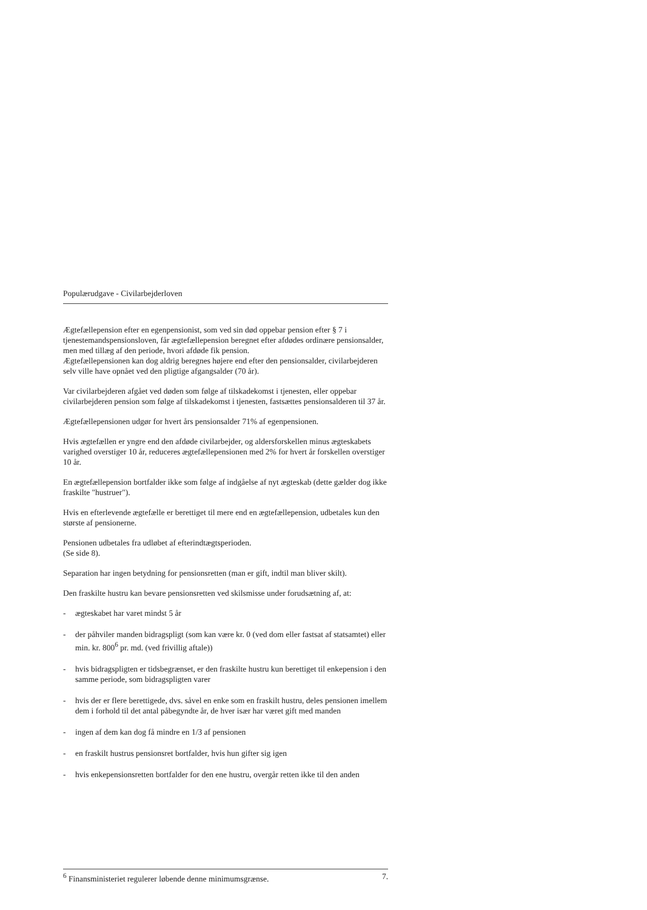Populærudgave - Civilarbejderloven
Ægtefællepension efter en egenpensionist, som ved sin død oppebar pension efter § 7 i tjenestemandspensionsloven, får ægtefællepension beregnet efter afdødes ordinære pensionsalder, men med tillæg af den periode, hvori afdøde fik pension.
Ægtefællepensionen kan dog aldrig beregnes højere end efter den pensionsalder, civilarbejderen selv ville have opnået ved den pligtige afgangsalder (70 år).
Var civilarbejderen afgået ved døden som følge af tilskadekomst i tjenesten, eller oppebar civilarbejderen pension som følge af tilskadekomst i tjenesten, fastsættes pensionsalderen til 37 år.
Ægtefællepensionen udgør for hvert års pensionsalder 71% af egenpensionen.
Hvis ægtefællen er yngre end den afdøde civilarbejder, og aldersforskellen minus ægteskabets varighed overstiger 10 år, reduceres ægtefællepensionen med 2% for hvert år forskellen overstiger 10 år.
En ægtefællepension bortfalder ikke som følge af indgåelse af nyt ægteskab (dette gælder dog ikke fraskilte "hustruer").
Hvis en efterlevende ægtefælle er berettiget til mere end en ægtefællepension, udbetales kun den største af pensionerne.
Pensionen udbetales fra udløbet af efterindtægtsperioden.
(Se side 8).
Separation har ingen betydning for pensionsretten (man er gift, indtil man bliver skilt).
Den fraskilte hustru kan bevare pensionsretten ved skilsmisse under forudsætning af, at:
- ægteskabet har varet mindst 5 år
- der påhviler manden bidragspligt (som kan være kr. 0 (ved dom eller fastsat af statsamtet) eller min. kr. 800<sup>6</sup> pr. md. (ved frivillig aftale))
- hvis bidragspligten er tidsbegrænset, er den fraskilte hustru kun berettiget til enkepension i den samme periode, som bidragspligten varer
- hvis der er flere berettigede, dvs. såvel en enke som en fraskilt hustru, deles pensionen imellem dem i forhold til det antal påbegyndte år, de hver især har været gift med manden
- ingen af dem kan dog få mindre en 1/3 af pensionen
- en fraskilt hustrus pensionsret bortfalder, hvis hun gifter sig igen
- hvis enkepensionsretten bortfalder for den ene hustru, overgår retten ikke til den anden
<sup>6</sup> Finansministeriet regulerer løbende denne minimumsgrænse. 7.